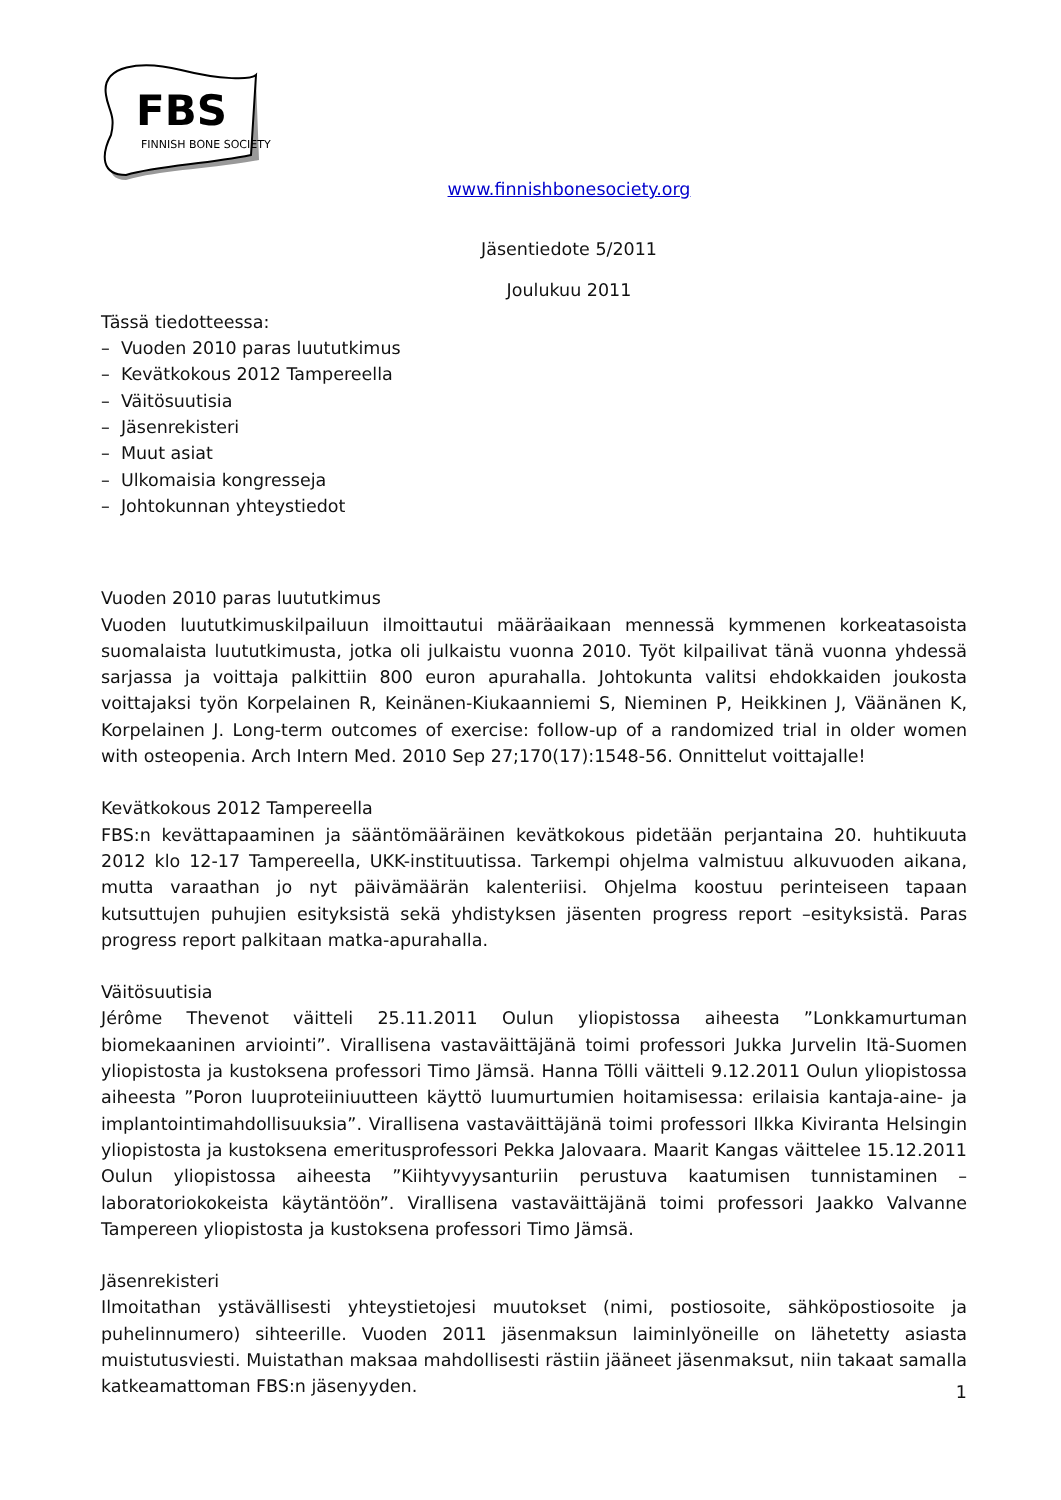FBS
FINNISH BONE SOCIETY
www.finnishbonesociety.org
Jäsentiedote 5/2011
Joulukuu 2011
Tässä tiedotteessa:
– Vuoden 2010 paras luututkimus
– Kevätkokous 2012 Tampereella
– Väitösuutisia
– Jäsenrekisteri
– Muut asiat
– Ulkomaisia kongresseja
– Johtokunnan yhteystiedot
Vuoden 2010 paras luututkimus
Vuoden luututkimuskilpailuun ilmoittautui määräaikaan mennessä kymmenen korkeatasoista suomalaista luututkimusta, jotka oli julkaistu vuonna 2010. Työt kilpailivat tänä vuonna yhdessä sarjassa ja voittaja palkittiin 800 euron apurahalla. Johtokunta valitsi ehdokkaiden joukosta voittajaksi työn Korpelainen R, Keinänen-Kiukaanniemi S, Nieminen P, Heikkinen J, Väänänen K, Korpelainen J. Long-term outcomes of exercise: follow-up of a randomized trial in older women with osteopenia. Arch Intern Med. 2010 Sep 27;170(17):1548-56. Onnittelut voittajalle!
Kevätkokous 2012 Tampereella
FBS:n kevättapaaminen ja sääntömääräinen kevätkokous pidetään perjantaina 20. huhtikuuta 2012 klo 12-17 Tampereella, UKK-instituutissa. Tarkempi ohjelma valmistuu alkuvuoden aikana, mutta varaathan jo nyt päivämäärän kalenteriisi. Ohjelma koostuu perinteiseen tapaan kutsuttujen puhujien esityksistä sekä yhdistyksen jäsenten progress report –esityksistä. Paras progress report palkitaan matka-apurahalla.
Väitösuutisia
Jérôme Thevenot väitteli 25.11.2011 Oulun yliopistossa aiheesta ”Lonkkamurtuman biomekaaninen arviointi”. Virallisena vastaväittäjänä toimi professori Jukka Jurvelin Itä-Suomen yliopistosta ja kustoksena professori Timo Jämsä. Hanna Tölli väitteli 9.12.2011 Oulun yliopistossa aiheesta ”Poron luuproteiiniuutteen käyttö luumurtumien hoitamisessa: erilaisia kantaja-aine- ja implantointimahdollisuuksia”. Virallisena vastaväittäjänä toimi professori Ilkka Kiviranta Helsingin yliopistosta ja kustoksena emeritusprofessori Pekka Jalovaara. Maarit Kangas väittelee 15.12.2011 Oulun yliopistossa aiheesta ”Kiihtyvyysanturiin perustuva kaatumisen tunnistaminen – laboratoriokokeista käytäntöön”. Virallisena vastaväittäjänä toimi professori Jaakko Valvanne Tampereen yliopistosta ja kustoksena professori Timo Jämsä.
Jäsenrekisteri
Ilmoitathan ystävällisesti yhteystietojesi muutokset (nimi, postiosoite, sähköpostiosoite ja puhelinnumero) sihteerille. Vuoden 2011 jäsenmaksun laiminlyöneille on lähetetty asiasta muistutusviesti. Muistathan maksaa mahdollisesti rästiin jääneet jäsenmaksut, niin takaat samalla katkeamattoman FBS:n jäsenyyden.
1